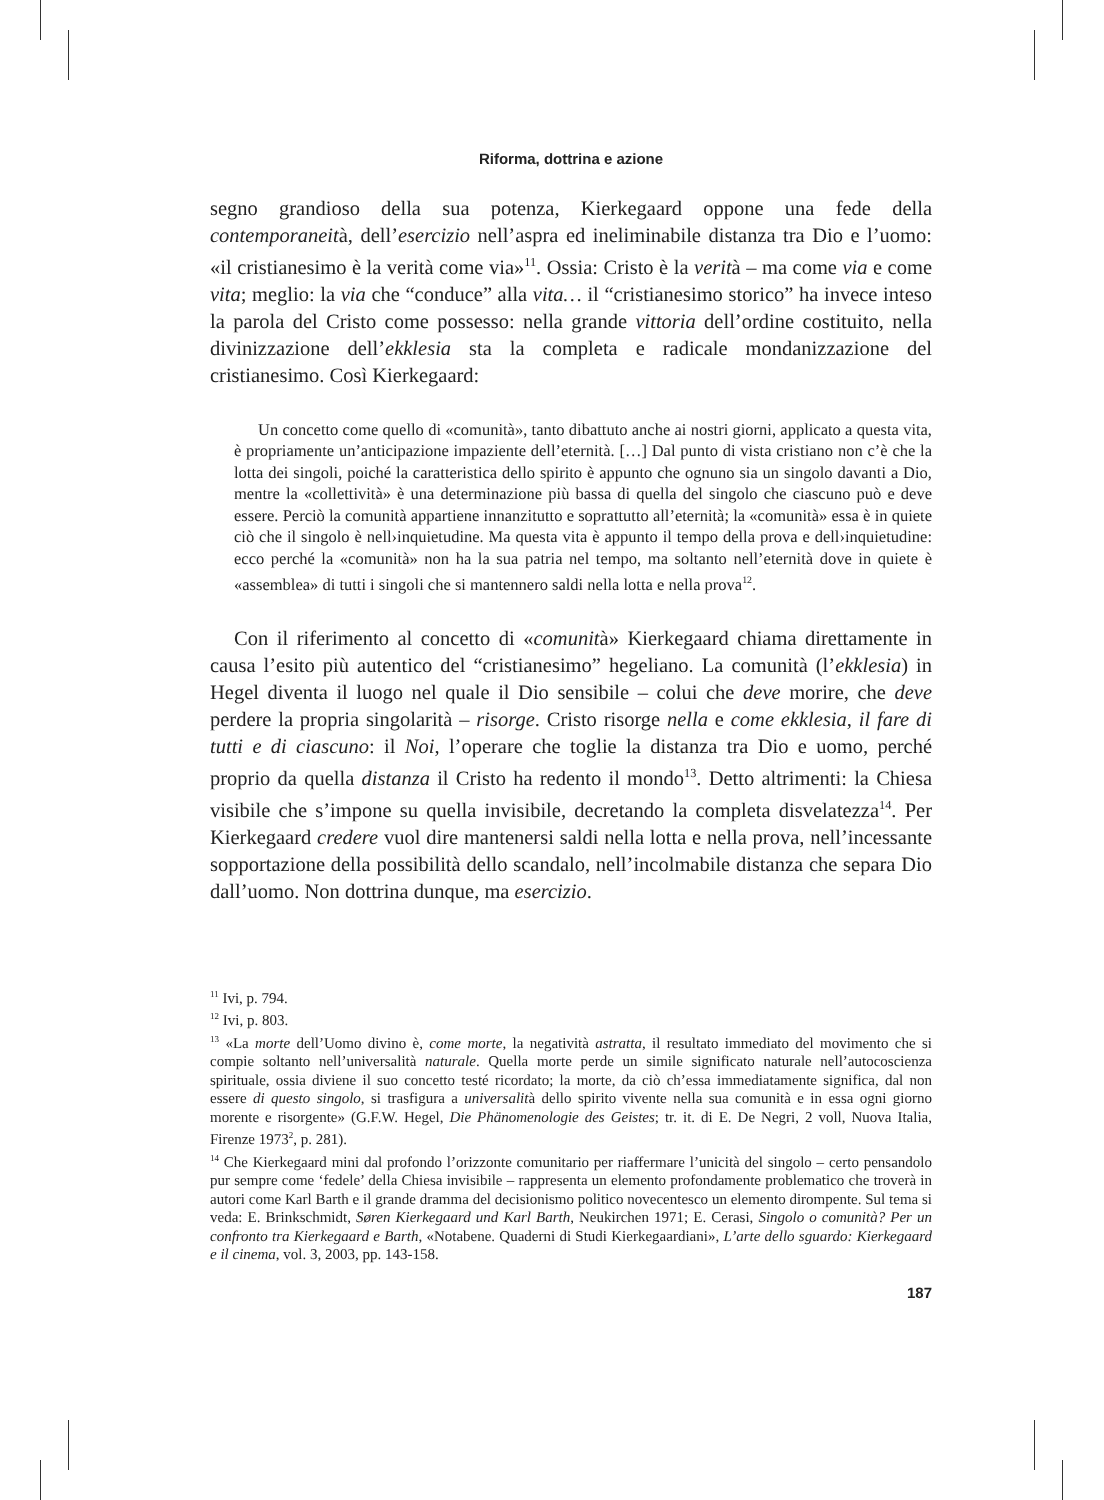Riforma, dottrina e azione
segno grandioso della sua potenza, Kierkegaard oppone una fede della contemporaneità, dell’esercizio nell’aspra ed ineliminabile distanza tra Dio e l’uomo: «il cristianesimo è la verità come via»<sup>11</sup>. Ossia: Cristo è la verità – ma come via e come vita; meglio: la via che “conduce” alla vita… il “cristianesimo storico” ha invece inteso la parola del Cristo come possesso: nella grande vittoria dell’ordine costituito, nella divinizzazione dell’ekklesia sta la completa e radicale mondanizzazione del cristianesimo. Così Kierkegaard:
Un concetto come quello di «comunità», tanto dibattuto anche ai nostri giorni, applicato a questa vita, è propriamente un’anticipazione impaziente dell’eternità. […] Dal punto di vista cristiano non c’è che la lotta dei singoli, poiché la caratteristica dello spirito è appunto che ognuno sia un singolo davanti a Dio, mentre la «collettività» è una determinazione più bassa di quella del singolo che ciascuno può e deve essere. Perciò la comunità appartiene innanzitutto e soprattutto all’eternità; la «comunità» essa è in quiete ciò che il singolo è nell›inquietudine. Ma questa vita è appunto il tempo della prova e dell›inquietudine: ecco perché la «comunità» non ha la sua patria nel tempo, ma soltanto nell’eternità dove in quiete è «assemblea» di tutti i singoli che si mantennero saldi nella lotta e nella prova<sup>12</sup>.
Con il riferimento al concetto di «comunità» Kierkegaard chiama direttamente in causa l’esito più autentico del “cristianesimo” hegeliano. La comunità (l’ekklesia) in Hegel diventa il luogo nel quale il Dio sensibile – colui che deve morire, che deve perdere la propria singolarità – risorge. Cristo risorge nella e come ekklesia, il fare di tutti e di ciascuno: il Noi, l’operare che toglie la distanza tra Dio e uomo, perché proprio da quella distanza il Cristo ha redento il mondo<sup>13</sup>. Detto altrimenti: la Chiesa visibile che s’impone su quella invisibile, decretando la completa disvelatezza<sup>14</sup>. Per Kierkegaard credere vuol dire mantenersi saldi nella lotta e nella prova, nell’incessante sopportazione della possibilità dello scandalo, nell’incolmabile distanza che separa Dio dall’uomo. Non dottrina dunque, ma esercizio.
<sup>11</sup> Ivi, p. 794.
<sup>12</sup> Ivi, p. 803.
<sup>13</sup> «La morte dell’Uomo divino è, come morte, la negatività astratta, il resultato immediato del movimento che si compie soltanto nell’universalità naturale. Quella morte perde un simile significato naturale nell’autocoscienza spirituale, ossia diviene il suo concetto testé ricordato; la morte, da ciò ch’essa immediatamente significa, dal non essere di questo singolo, si trasfigura a universalità dello spirito vivente nella sua comunità e in essa ogni giorno morente e risorgente» (G.F.W. Hegel, Die Phänomenologie des Geistes; tr. it. di E. De Negri, 2 voll, Nuova Italia, Firenze 1973<sup>2</sup>, p. 281).
<sup>14</sup> Che Kierkegaard mini dal profondo l’orizzonte comunitario per riaffermare l’unicità del singolo – certo pensandolo pur sempre come ‘fedele’ della Chiesa invisibile – rappresenta un elemento profondamente problematico che troverà in autori come Karl Barth e il grande dramma del decisionismo politico novecentesco un elemento dirompente. Sul tema si veda: E. Brinkschmidt, Søren Kierkegaard und Karl Barth, Neukirchen 1971; E. Cerasi, Singolo o comunità? Per un confronto tra Kierkegaard e Barth, «Notabene. Quaderni di Studi Kierkegaardiani», L’arte dello sguardo: Kierkegaard e il cinema, vol. 3, 2003, pp. 143-158.
187